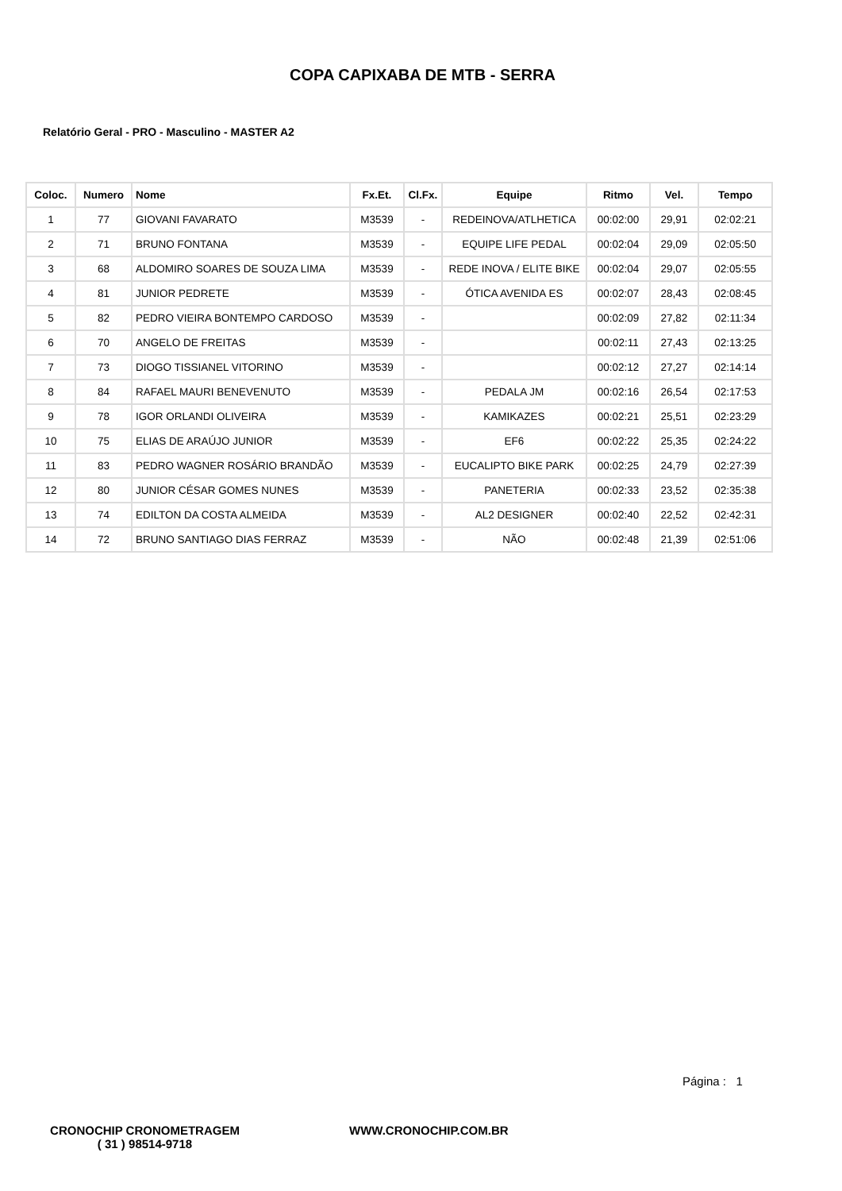COPA CAPIXABA DE MTB - SERRA
Relatório Geral - PRO - Masculino - MASTER A2
| Coloc. | Numero | Nome | Fx.Et. | Cl.Fx. | Equipe | Ritmo | Vel. | Tempo |
| --- | --- | --- | --- | --- | --- | --- | --- | --- |
| 1 | 77 | GIOVANI FAVARATO | M3539 | - | REDEINOVA/ATLHETICA | 00:02:00 | 29,91 | 02:02:21 |
| 2 | 71 | BRUNO FONTANA | M3539 | - | EQUIPE LIFE PEDAL | 00:02:04 | 29,09 | 02:05:50 |
| 3 | 68 | ALDOMIRO SOARES DE SOUZA LIMA | M3539 | - | REDE INOVA / ELITE BIKE | 00:02:04 | 29,07 | 02:05:55 |
| 4 | 81 | JUNIOR PEDRETE | M3539 | - | ÓTICA AVENIDA ES | 00:02:07 | 28,43 | 02:08:45 |
| 5 | 82 | PEDRO VIEIRA BONTEMPO CARDOSO | M3539 | - | | 00:02:09 | 27,82 | 02:11:34 |
| 6 | 70 | ANGELO DE FREITAS | M3539 | - | | 00:02:11 | 27,43 | 02:13:25 |
| 7 | 73 | DIOGO TISSIANEL VITORINO | M3539 | - | | 00:02:12 | 27,27 | 02:14:14 |
| 8 | 84 | RAFAEL MAURI BENEVENUTO | M3539 | - | PEDALA JM | 00:02:16 | 26,54 | 02:17:53 |
| 9 | 78 | IGOR ORLANDI OLIVEIRA | M3539 | - | KAMIKAZES | 00:02:21 | 25,51 | 02:23:29 |
| 10 | 75 | ELIAS DE ARAÚJO JUNIOR | M3539 | - | EF6 | 00:02:22 | 25,35 | 02:24:22 |
| 11 | 83 | PEDRO WAGNER ROSÁRIO BRANDÃO | M3539 | - | EUCALIPTO BIKE PARK | 00:02:25 | 24,79 | 02:27:39 |
| 12 | 80 | JUNIOR CÉSAR GOMES NUNES | M3539 | - | PANETERIA | 00:02:33 | 23,52 | 02:35:38 |
| 13 | 74 | EDILTON DA COSTA ALMEIDA | M3539 | - | AL2 DESIGNER | 00:02:40 | 22,52 | 02:42:31 |
| 14 | 72 | BRUNO SANTIAGO DIAS FERRAZ | M3539 | - | NÃO | 00:02:48 | 21,39 | 02:51:06 |
Página : 1
CRONOCHIP CRONOMETRAGEM
( 31 ) 98514-9718
WWW.CRONOCHIP.COM.BR